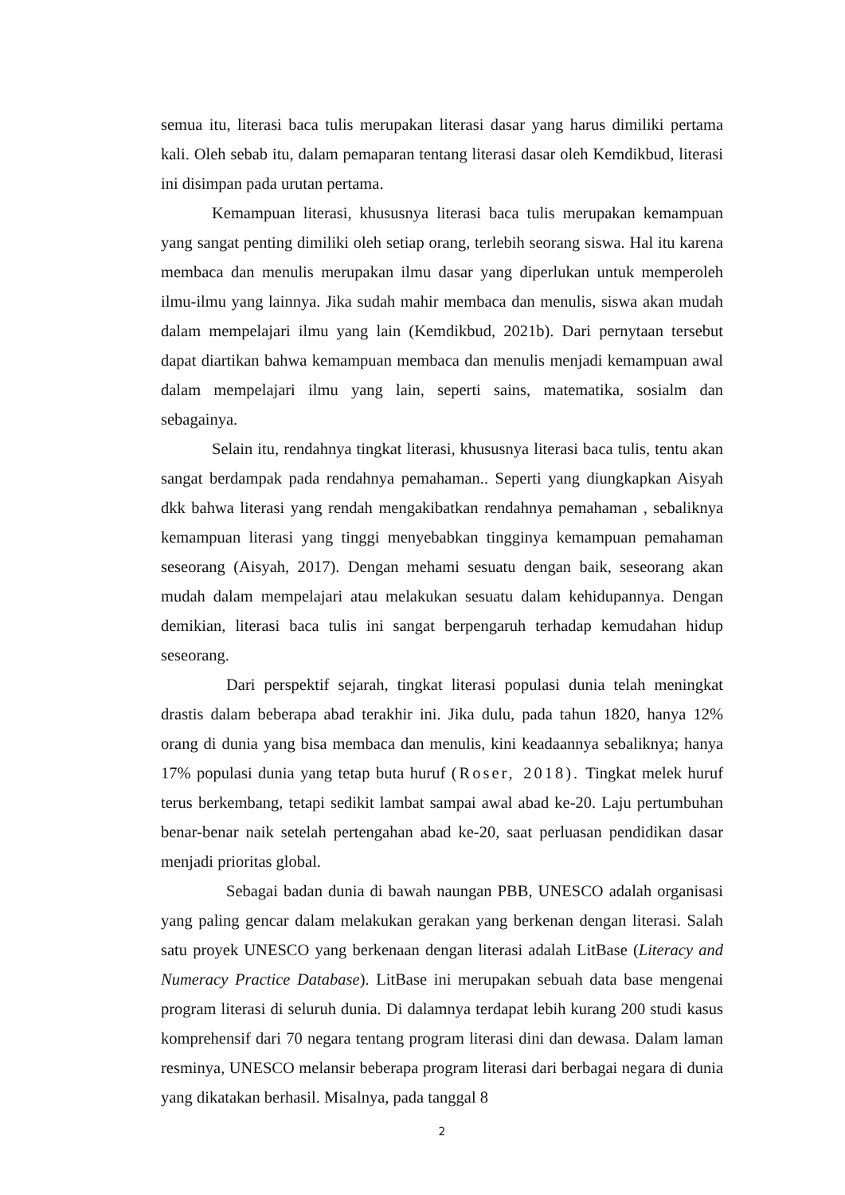semua itu, literasi baca tulis merupakan literasi dasar yang harus dimiliki pertama kali. Oleh sebab itu, dalam pemaparan tentang literasi dasar oleh Kemdikbud, literasi ini disimpan pada urutan pertama.
Kemampuan literasi, khususnya literasi baca tulis merupakan kemampuan yang sangat penting dimiliki oleh setiap orang, terlebih seorang siswa. Hal itu karena membaca dan menulis merupakan ilmu dasar yang diperlukan untuk memperoleh ilmu-ilmu yang lainnya. Jika sudah mahir membaca dan menulis, siswa akan mudah dalam mempelajari ilmu yang lain (Kemdikbud, 2021b). Dari pernytaan tersebut dapat diartikan bahwa kemampuan membaca dan menulis menjadi kemampuan awal dalam mempelajari ilmu yang lain, seperti sains, matematika, sosialm dan sebagainya.
Selain itu, rendahnya tingkat literasi, khususnya literasi baca tulis, tentu akan sangat berdampak pada rendahnya pemahaman.. Seperti yang diungkapkan Aisyah dkk bahwa literasi yang rendah mengakibatkan rendahnya pemahaman , sebaliknya kemampuan literasi yang tinggi menyebabkan tingginya kemampuan pemahaman seseorang (Aisyah, 2017). Dengan mehami sesuatu dengan baik, seseorang akan mudah dalam mempelajari atau melakukan sesuatu dalam kehidupannya. Dengan demikian, literasi baca tulis ini sangat berpengaruh terhadap kemudahan hidup seseorang.
Dari perspektif sejarah, tingkat literasi populasi dunia telah meningkat drastis dalam beberapa abad terakhir ini. Jika dulu, pada tahun 1820, hanya 12% orang di dunia yang bisa membaca dan menulis, kini keadaannya sebaliknya; hanya 17% populasi dunia yang tetap buta huruf (Roser, 2018). Tingkat melek huruf terus berkembang, tetapi sedikit lambat sampai awal abad ke-20. Laju pertumbuhan benar-benar naik setelah pertengahan abad ke-20, saat perluasan pendidikan dasar menjadi prioritas global.
Sebagai badan dunia di bawah naungan PBB, UNESCO adalah organisasi yang paling gencar dalam melakukan gerakan yang berkenan dengan literasi. Salah satu proyek UNESCO yang berkenaan dengan literasi adalah LitBase (Literacy and Numeracy Practice Database). LitBase ini merupakan sebuah data base mengenai program literasi di seluruh dunia. Di dalamnya terdapat lebih kurang 200 studi kasus komprehensif dari 70 negara tentang program literasi dini dan dewasa. Dalam laman resminya, UNESCO melansir beberapa program literasi dari berbagai negara di dunia yang dikatakan berhasil. Misalnya, pada tanggal 8
2